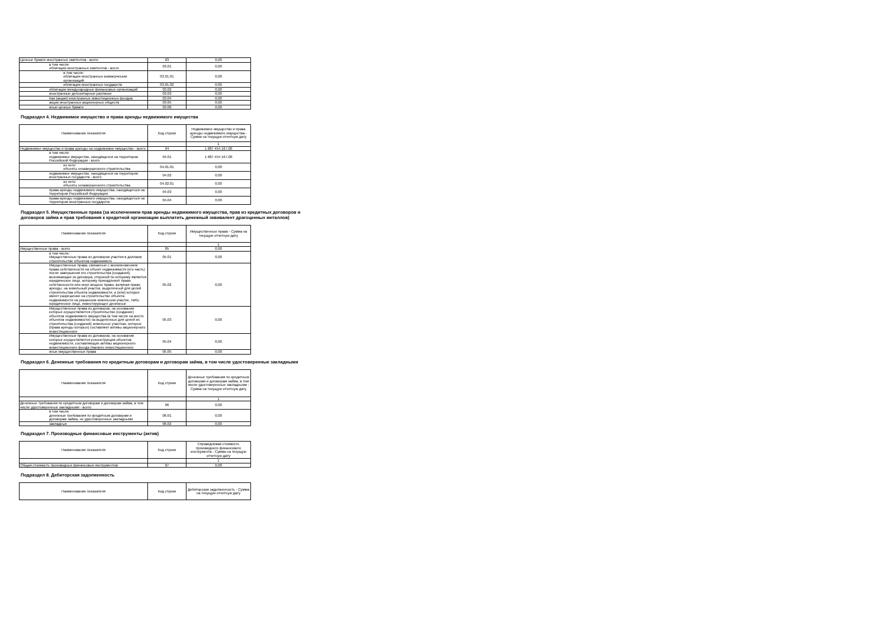| Ценные бумаги иностранных эмитентов - всего | 03 | 0,00 |
| в том числе: облигации иностранных эмитентов - всего | 03.01 | 0,00 |
| в том числе: облигации иностранных коммерческих организаций | 03.01.01 | 0,00 |
| облигации иностранных государств | 03.01.02 | 0,00 |
| облигации международных финансовых организаций | 03.02 | 0,00 |
| иностранные депозитарные расписки | 03.03 | 0,00 |
| паи (акции) иностранных инвестиционных фондов | 03.04 | 0,00 |
| акции иностранных акционерных обществ | 03.05 | 0,00 |
| иные ценные бумаги | 03.06 | 0,00 |
Подраздел 4. Недвижимое имущество и права аренды недвижимого имущества
| Наименование показателя | Код строки | Недвижимое имущество и права аренды недвижимого имущества - Сумма на текущую отчетную дату |
| --- | --- | --- |
| | | 1 |
| Недвижимое имущество и права аренды на недвижимое имущество - всего | 04 | 1 687 454 167,00 |
| в том числе: недвижимое имущество, находящееся на территории Российской Федерации - всего | 04.01 | 1 687 454 167,00 |
| из него: объекты незавершенного строительства | 04.01.01 | 0,00 |
| недвижимое имущество, находящееся на территории иностранных государств - всего | 04.02 | 0,00 |
| из него: объекты незавершенного строительства | 04.02.01 | 0,00 |
| права аренды недвижимого имущества, находящегося на территории Российской Федерации | 04.03 | 0,00 |
| права аренды недвижимого имущества, находящегося на территории иностранных государств | 04.04 | 0,00 |
Подраздел 5. Имущественные права (за исключением прав аренды недвижимого имущества, прав из кредитных договоров и договоров займа и прав требования к кредитной организации выплатить денежный эквивалент драгоценных металлов)
| Наименование показателя | Код строки | Имущественные права - Сумма на текущую отчетную дату |
| --- | --- | --- |
| | | 1 |
| Имущественные права - всего | 05 | 0,00 |
| в том числе: Имущественные права из договоров участия в долевом строительстве объектов недвижимого | 05.01 | 0,00 |
| Имущественные права, связанные с возникновением права собственности на объект недвижимости (его часть) после завершения его строительства (создания), возникающие из договора, стороной по которому является юридическое лицо, которому принадлежит право собственности или иное вещное право, включая право аренды, на земельный участок, выделенный для целей строительства объекта недвижимости, и (или) которое имеет разрешение на строительство объекта недвижимости на указанном земельном участке, либо юридическое лицо, инвестирующее денежные | 05.02 | 0,00 |
| Имущественные права из договоров, на основании которых осуществляется строительство (создание) объектов недвижимого имущества (в том числе на месте объектов недвижимости) на выделенных для целей их строительства (создания) земельных участках, которые (права аренды которых) составляют активы акционерного инвестиционного | 05.03 | 0,00 |
| Имущественные права из договоров, на основании которых осуществляется реконструкция объектов недвижимости, составляющих активы акционерного инвестиционного фонда (паевого инвестиционного | 05.04 | 0,00 |
| иные имущественные права | 05.05 | 0,00 |
Подраздел 6. Денежные требования по кредитным договорам и договорам займа, в том числе удостоверенные закладными
| Наименование показателя | Код строки | Денежные требования по кредитным договорам и договорам займа, в том числе удостоверенные закладными - Сумма на текущую отчетную дату |
| --- | --- | --- |
| | | 1 |
| Денежные требования по кредитным договорам и договорам займа, в том числе удостоверенные закладными - всего | 06 | 0,00 |
| в том числе: денежные требования по кредитным договорам и договорам займа, не удостоверенные закладными | 06.01 | 0,00 |
| закладные | 06.02 | 0,00 |
Подраздел 7. Производные финансовые инструменты (актив)
| Наименование показателя | Код строки | Справедливая стоимость производного финансового инструмента - Сумма на текущую отчетную дату |
| --- | --- | --- |
| | | 1 |
| Общая стоимость производных финансовых инструментов | 07 | 0,00 |
Подраздел 8. Дебиторская задолженность
| Наименование показателя | Код строки | Дебиторская задолженность - Сумма на текущую отчетную дату |
| --- | --- | --- |